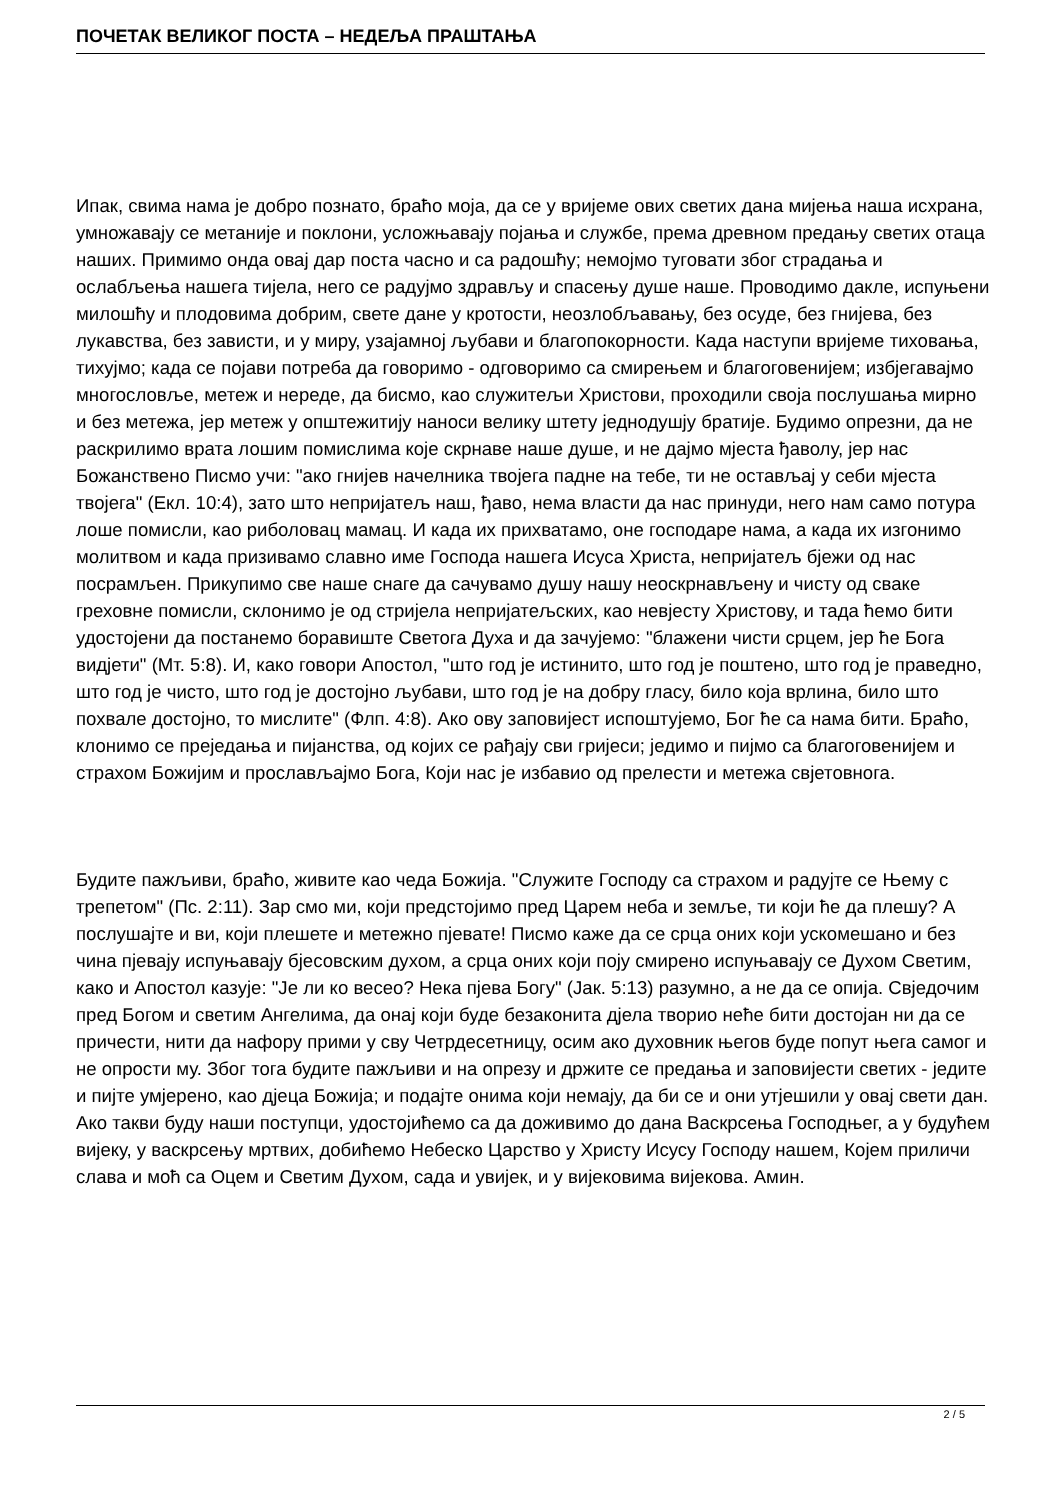ПОЧЕТАК ВЕЛИКОГ ПОСТА – НЕДЕЉА ПРАШТАЊА
Ипак, свима нама је добро познато, браћо моја, да се у вријеме ових светих дана мијења наша исхрана, умножавају се метаније и поклони, усложњавају појања и службе, према древном предању светих отаца наших. Примимо онда овај дар поста часно и са радошћу; немојмо туговати због страдања и ослабљења нашега тијела, него се радујмо здрављу и спасењу душе наше. Проводимо дакле, испуњени милошћу и плодовима добрим, свете дане у кротости, неозлобљавању, без осуде, без гнијева, без лукавства, без зависти, и у миру, узајамној љубави и благопокорности. Када наступи вријеме тиховања, тихујмо; када се појави потреба да говоримо - одговоримо са смирењем и благоговенијем; избјегавајмо многословље, метеж и нереде, да бисмо, као служитељи Христови, проходили своја послушања мирно и без метежа, јер метеж у општежитију наноси велику штету једнодушју братије. Будимо опрезни, да не раскрилимо врата лошим помислима које скрнаве наше душе, и не дајмо мјеста ђаволу, јер нас Божанствено Писмо учи: "ако гнијев начелника твојега падне на тебе, ти не остављај у себи мјеста твојега" (Екл. 10:4), зато што непријатељ наш, ђаво, нема власти да нас принуди, него нам само потура лоше помисли, као риболовац мамац. И када их прихватамо, оне господаре нама, а када их изгонимо молитвом и када призивамо славно име Господа нашега Исуса Христа, непријатељ бјежи од нас посрамљен. Прикупимо све наше снаге да сачувамо душу нашу неоскрнављену и чисту од сваке греховне помисли, склонимо је од стријела непријатељских, као невјесту Христову, и тада ћемо бити удостојени да постанемо боравиште Светога Духа и да зачујемо: "блажени чисти срцем, јер ће Бога видјети" (Мт. 5:8). И, како говори Апостол, "што год је истинито, што год је поштено, што год је праведно, што год је чисто, што год је достојно љубави, што год је на добру гласу, било која врлина, било што похвале достојно, то мислите" (Флп. 4:8). Ако ову заповијест испоштујемо, Бог ће са нама бити. Браћо, клонимо се преједања и пијанства, од којих се рађају сви гријеси; једимо и пијмо са благоговенијем и страхом Божијим и прослављајмо Бога, Који нас је избавио од прелести и метежа свјетовнога.
Будите пажљиви, браћо, живите као чеда Божија. "Служите Господу са страхом и радујте се Њему с трепетом" (Пс. 2:11). Зар смо ми, који предстојимо пред Царем неба и земље, ти који ће да плешу? А послушајте и ви, који плешете и метежно пјевате! Писмо каже да се срца оних који ускомешано и без чина пјевају испуњавају бјесовским духом, а срца оних који поју смирено испуњавају се Духом Светим, како и Апостол казује: "Је ли ко весео? Нека пјева Богу" (Јак. 5:13) разумно, а не да се опија. Свједочим пред Богом и светим Ангелима, да онај који буде безаконита дјела творио неће бити достојан ни да се причести, нити да нафору прими у сву Четрдесетницу, осим ако духовник његов буде попут њега самог и не опрости му. Због тога будите пажљиви и на опрезу и држите се предања и заповијести светих - једите и пијте умјерено, као дјеца Божија; и подајте онима који немају, да би се и они утјешили у овај свети дан. Ако такви буду наши поступци, удостојићемо са да доживимо до дана Васкрсења Господњег, а у будућем вијеку, у васкрсењу мртвих, добићемо Небеско Царство у Христу Исусу Господу нашем, Којем приличи слава и моћ са Оцем и Светим Духом, сада и увијек, и у вијековима вијекова. Амин.
2 / 5